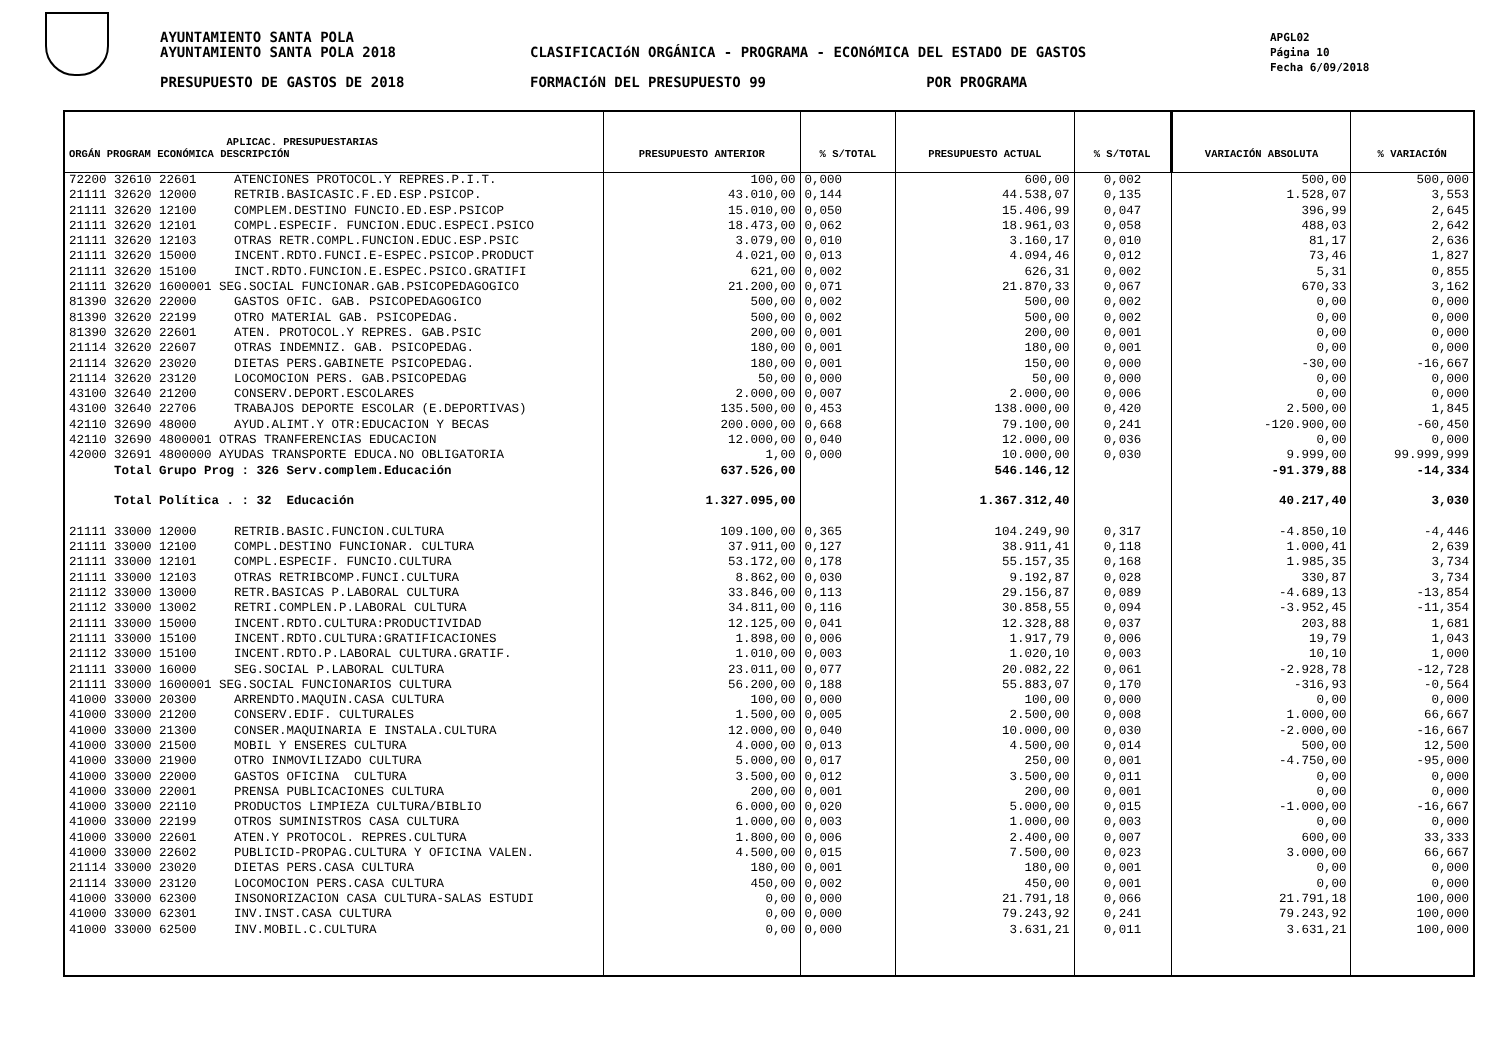AYUNTAMIENTO SANTA POLA
AYUNTAMIENTO SANTA POLA 2018
PRESUPUESTO DE GASTOS DE 2018
CLASIFICACIóN ORGÁNICA - PROGRAMA - ECONóMICA DEL ESTADO DE GASTOS
FORMACIóN DEL PRESUPUESTO 99 POR PROGRAMA
APGL02
Página 10
Fecha 6/09/2018
| APLICAC. PRESUPUESTARIAS ORGÁN PROGRAM ECONÓMICA DESCRIPCIÓN | PRESUPUESTO ANTERIOR | % S/TOTAL | PRESUPUESTO ACTUAL | % S/TOTAL | VARIACIÓN ABSOLUTA | % VARIACIÓN |
| --- | --- | --- | --- | --- | --- | --- |
| 72200 32610 22601 ATENCIONES PROTOCOL.Y REPRES.P.I.T. | 100,00 | 0,000 | 600,00 | 0,002 | 500,00 | 500,000 |
| 21111 32620 12000 RETRIB.BASICASIC.F.ED.ESP.PSICOP. | 43.010,00 | 0,144 | 44.538,07 | 0,135 | 1.528,07 | 3,553 |
| 21111 32620 12100 COMPLEM.DESTINO FUNCIO.ED.ESP.PSICOP | 15.010,00 | 0,050 | 15.406,99 | 0,047 | 396,99 | 2,645 |
| 21111 32620 12101 COMPL.ESPECIF. FUNCION.EDUC.ESPECI.PSICO | 18.473,00 | 0,062 | 18.961,03 | 0,058 | 488,03 | 2,642 |
| 21111 32620 12103 OTRAS RETR.COMPL.FUNCION.EDUC.ESP.PSIC | 3.079,00 | 0,010 | 3.160,17 | 0,010 | 81,17 | 2,636 |
| 21111 32620 15000 INCENT.RDTO.FUNCI.E-ESPEC.PSICOP.PRODUCT | 4.021,00 | 0,013 | 4.094,46 | 0,012 | 73,46 | 1,827 |
| 21111 32620 15100 INCT.RDTO.FUNCION.E.ESPEC.PSICO.GRATIFI | 621,00 | 0,002 | 626,31 | 0,002 | 5,31 | 0,855 |
| 21111 32620 1600001 SEG.SOCIAL FUNCIONAR.GAB.PSICOPEDAGOGICO | 21.200,00 | 0,071 | 21.870,33 | 0,067 | 670,33 | 3,162 |
| 81390 32620 22000 GASTOS OFIC. GAB. PSICOPEDAGOGICO | 500,00 | 0,002 | 500,00 | 0,002 | 0,00 | 0,000 |
| 81390 32620 22199 OTRO MATERIAL GAB. PSICOPEDAG. | 500,00 | 0,002 | 500,00 | 0,002 | 0,00 | 0,000 |
| 81390 32620 22601 ATEN. PROTOCOL.Y REPRES. GAB.PSIC | 200,00 | 0,001 | 200,00 | 0,001 | 0,00 | 0,000 |
| 21114 32620 22607 OTRAS INDEMNIZ. GAB. PSICOPEDAG. | 180,00 | 0,001 | 180,00 | 0,001 | 0,00 | 0,000 |
| 21114 32620 23020 DIETAS PERS.GABINETE PSICOPEDAG. | 180,00 | 0,001 | 150,00 | 0,000 | -30,00 | -16,667 |
| 21114 32620 23120 LOCOMOCION PERS. GAB.PSICOPEDAG | 50,00 | 0,000 | 50,00 | 0,000 | 0,00 | 0,000 |
| 43100 32640 21200 CONSERV.DEPORT.ESCOLARES | 2.000,00 | 0,007 | 2.000,00 | 0,006 | 0,00 | 0,000 |
| 43100 32640 22706 TRABAJOS DEPORTE ESCOLAR (E.DEPORTIVAS) | 135.500,00 | 0,453 | 138.000,00 | 0,420 | 2.500,00 | 1,845 |
| 42110 32690 48000 AYUD.ALIMT.Y OTR:EDUCACION Y BECAS | 200.000,00 | 0,668 | 79.100,00 | 0,241 | -120.900,00 | -60,450 |
| 42110 32690 4800001 OTRAS TRANFERENCIAS EDUCACION | 12.000,00 | 0,040 | 12.000,00 | 0,036 | 0,00 | 0,000 |
| 42000 32691 4800000 AYUDAS TRANSPORTE EDUCA.NO OBLIGATORIA | 1,00 | 0,000 | 10.000,00 | 0,030 | 9.999,00 | 99.999,999 |
| Total Grupo Prog : 326 Serv.complem.Educación | 637.526,00 | | 546.146,12 | | -91.379,88 | -14,334 |
| Total Política . : 32 Educación | 1.327.095,00 | | 1.367.312,40 | | 40.217,40 | 3,030 |
| 21111 33000 12000 RETRIB.BASIC.FUNCION.CULTURA | 109.100,00 | 0,365 | 104.249,90 | 0,317 | -4.850,10 | -4,446 |
| 21111 33000 12100 COMPL.DESTINO FUNCIONAR. CULTURA | 37.911,00 | 0,127 | 38.911,41 | 0,118 | 1.000,41 | 2,639 |
| 21111 33000 12101 COMPL.ESPECIF. FUNCIO.CULTURA | 53.172,00 | 0,178 | 55.157,35 | 0,168 | 1.985,35 | 3,734 |
| 21111 33000 12103 OTRAS RETRIBCOMP.FUNCI.CULTURA | 8.862,00 | 0,030 | 9.192,87 | 0,028 | 330,87 | 3,734 |
| 21112 33000 13000 RETR.BASICAS P.LABORAL CULTURA | 33.846,00 | 0,113 | 29.156,87 | 0,089 | -4.689,13 | -13,854 |
| 21112 33000 13002 RETRI.COMPLEN.P.LABORAL CULTURA | 34.811,00 | 0,116 | 30.858,55 | 0,094 | -3.952,45 | -11,354 |
| 21111 33000 15000 INCENT.RDTO.CULTURA:PRODUCTIVIDAD | 12.125,00 | 0,041 | 12.328,88 | 0,037 | 203,88 | 1,681 |
| 21111 33000 15100 INCENT.RDTO.CULTURA:GRATIFICACIONES | 1.898,00 | 0,006 | 1.917,79 | 0,006 | 19,79 | 1,043 |
| 21112 33000 15100 INCENT.RDTO.P.LABORAL CULTURA.GRATIF. | 1.010,00 | 0,003 | 1.020,10 | 0,003 | 10,10 | 1,000 |
| 21111 33000 16000 SEG.SOCIAL P.LABORAL CULTURA | 23.011,00 | 0,077 | 20.082,22 | 0,061 | -2.928,78 | -12,728 |
| 21111 33000 1600001 SEG.SOCIAL FUNCIONARIOS CULTURA | 56.200,00 | 0,188 | 55.883,07 | 0,170 | -316,93 | -0,564 |
| 41000 33000 20300 ARRENDTO.MAQUIN.CASA CULTURA | 100,00 | 0,000 | 100,00 | 0,000 | 0,00 | 0,000 |
| 41000 33000 21200 CONSERV.EDIF. CULTURALES | 1.500,00 | 0,005 | 2.500,00 | 0,008 | 1.000,00 | 66,667 |
| 41000 33000 21300 CONSER.MAQUINARIA E INSTALA.CULTURA | 12.000,00 | 0,040 | 10.000,00 | 0,030 | -2.000,00 | -16,667 |
| 41000 33000 21500 MOBIL Y ENSERES CULTURA | 4.000,00 | 0,013 | 4.500,00 | 0,014 | 500,00 | 12,500 |
| 41000 33000 21900 OTRO INMOVILIZADO CULTURA | 5.000,00 | 0,017 | 250,00 | 0,001 | -4.750,00 | -95,000 |
| 41000 33000 22000 GASTOS OFICINA CULTURA | 3.500,00 | 0,012 | 3.500,00 | 0,011 | 0,00 | 0,000 |
| 41000 33000 22001 PRENSA PUBLICACIONES CULTURA | 200,00 | 0,001 | 200,00 | 0,001 | 0,00 | 0,000 |
| 41000 33000 22110 PRODUCTOS LIMPIEZA CULTURA/BIBLIO | 6.000,00 | 0,020 | 5.000,00 | 0,015 | -1.000,00 | -16,667 |
| 41000 33000 22199 OTROS SUMINISTROS CASA CULTURA | 1.000,00 | 0,003 | 1.000,00 | 0,003 | 0,00 | 0,000 |
| 41000 33000 22601 ATEN.Y PROTOCOL. REPRES.CULTURA | 1.800,00 | 0,006 | 2.400,00 | 0,007 | 600,00 | 33,333 |
| 41000 33000 22602 PUBLICID-PROPAG.CULTURA Y OFICINA VALEN. | 4.500,00 | 0,015 | 7.500,00 | 0,023 | 3.000,00 | 66,667 |
| 21114 33000 23020 DIETAS PERS.CASA CULTURA | 180,00 | 0,001 | 180,00 | 0,001 | 0,00 | 0,000 |
| 21114 33000 23120 LOCOMOCION PERS.CASA CULTURA | 450,00 | 0,002 | 450,00 | 0,001 | 0,00 | 0,000 |
| 41000 33000 62300 INSONORIZACION CASA CULTURA-SALAS ESTUDI | 0,00 | 0,000 | 21.791,18 | 0,066 | 21.791,18 | 100,000 |
| 41000 33000 62301 INV.INST.CASA CULTURA | 0,00 | 0,000 | 79.243,92 | 0,241 | 79.243,92 | 100,000 |
| 41000 33000 62500 INV.MOBIL.C.CULTURA | 0,00 | 0,000 | 3.631,21 | 0,011 | 3.631,21 | 100,000 |